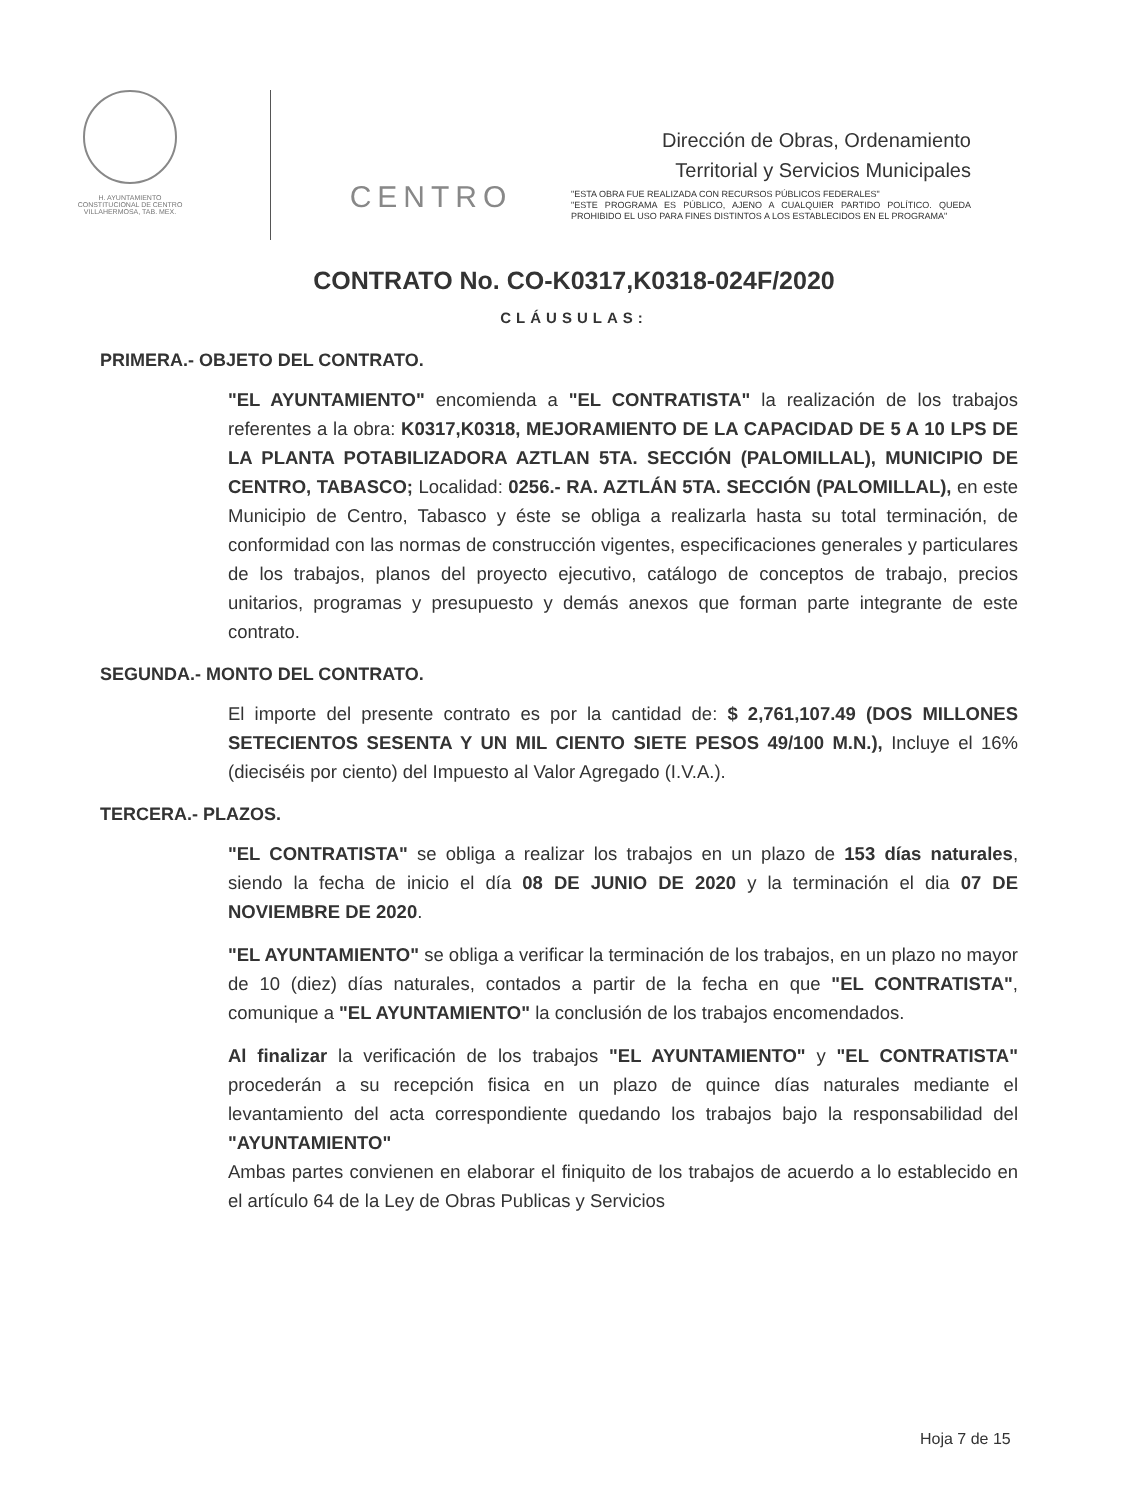H. AYUNTAMIENTO
CONSTITUCIONAL DE CENTRO
VILLAHERMOSA, TAB. MEX.
CENTRO
Dirección de Obras, Ordenamiento
Territorial y Servicios Municipales
"ESTA OBRA FUE REALIZADA CON RECURSOS PÚBLICOS FEDERALES"
"ESTE PROGRAMA ES PÚBLICO, AJENO A CUALQUIER PARTIDO POLÍTICO. QUEDA PROHIBIDO EL USO PARA FINES DISTINTOS A LOS ESTABLECIDOS EN EL PROGRAMA"
CONTRATO No. CO-K0317,K0318-024F/2020
CLÁUSULAS:
PRIMERA.- OBJETO DEL CONTRATO.
"EL AYUNTAMIENTO" encomienda a "EL CONTRATISTA" la realización de los trabajos referentes a la obra: K0317,K0318, MEJORAMIENTO DE LA CAPACIDAD DE 5 A 10 LPS DE LA PLANTA POTABILIZADORA AZTLAN 5TA. SECCIÓN (PALOMILLAL), MUNICIPIO DE CENTRO, TABASCO; Localidad: 0256.- RA. AZTLÁN 5TA. SECCIÓN (PALOMILLAL), en este Municipio de Centro, Tabasco y éste se obliga a realizarla hasta su total terminación, de conformidad con las normas de construcción vigentes, especificaciones generales y particulares de los trabajos, planos del proyecto ejecutivo, catálogo de conceptos de trabajo, precios unitarios, programas y presupuesto y demás anexos que forman parte integrante de este contrato.
SEGUNDA.- MONTO DEL CONTRATO.
El importe del presente contrato es por la cantidad de: $ 2,761,107.49 (DOS MILLONES SETECIENTOS SESENTA Y UN MIL CIENTO SIETE PESOS 49/100 M.N.), Incluye el 16% (dieciséis por ciento) del Impuesto al Valor Agregado (I.V.A.).
TERCERA.- PLAZOS.
"EL CONTRATISTA" se obliga a realizar los trabajos en un plazo de 153 días naturales, siendo la fecha de inicio el día 08 DE JUNIO DE 2020 y la terminación el dia 07 DE NOVIEMBRE DE 2020.
"EL AYUNTAMIENTO" se obliga a verificar la terminación de los trabajos, en un plazo no mayor de 10 (diez) días naturales, contados a partir de la fecha en que "EL CONTRATISTA", comunique a "EL AYUNTAMIENTO" la conclusión de los trabajos encomendados.
Al finalizar la verificación de los trabajos "EL AYUNTAMIENTO" y "EL CONTRATISTA" procederán a su recepción fisica en un plazo de quince días naturales mediante el levantamiento del acta correspondiente quedando los trabajos bajo la responsabilidad del "AYUNTAMIENTO"
Ambas partes convienen en elaborar el finiquito de los trabajos de acuerdo a lo establecido en el artículo 64 de la Ley de Obras Publicas y Servicios
Hoja 7 de 15